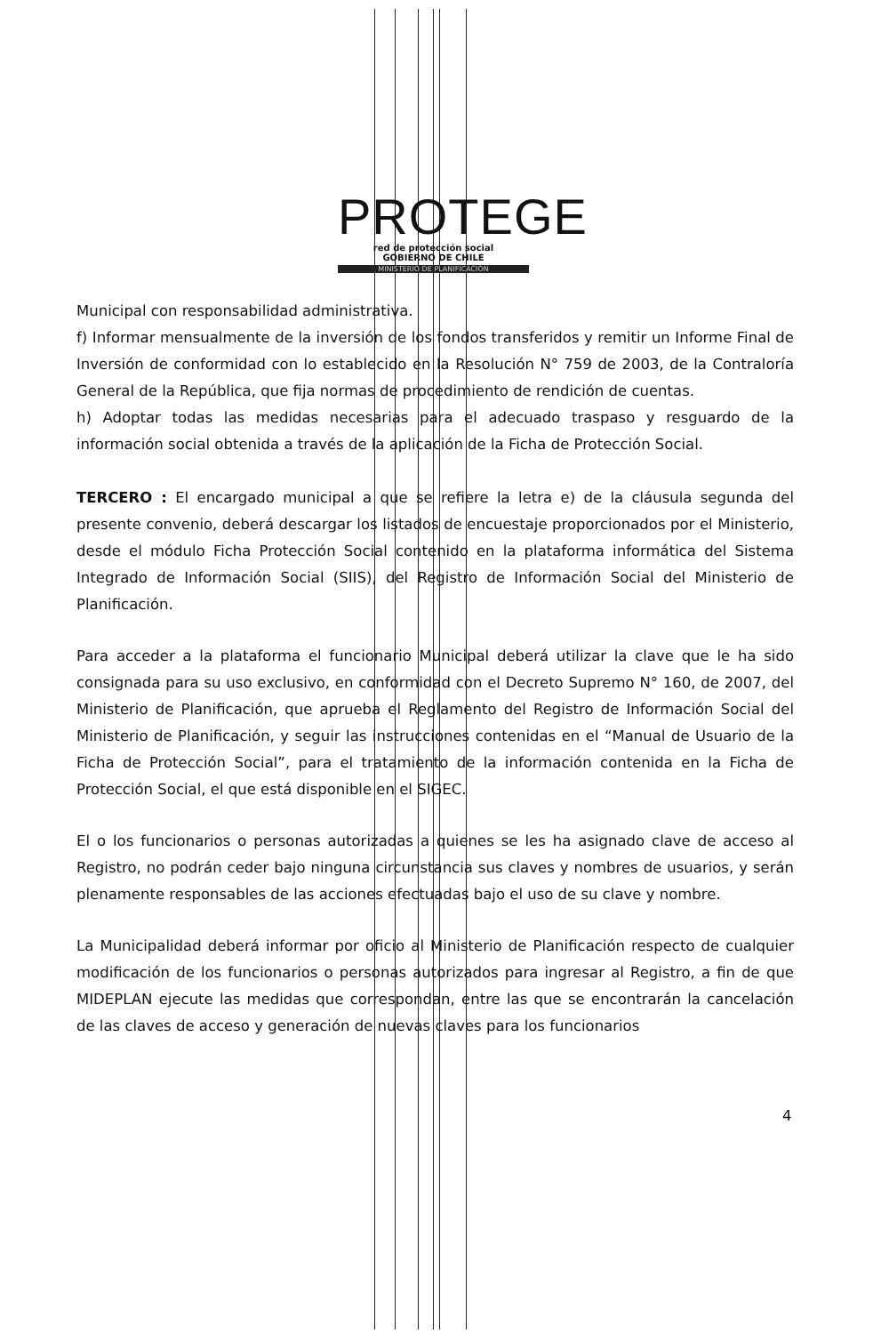PROTEGE
red de protección social
GOBIERNO DE CHILE
MINISTERIO DE PLANIFICACIÓN
Municipal con responsabilidad administrativa.
f) Informar mensualmente de la inversión de los fondos transferidos y remitir un Informe Final de Inversión de conformidad con lo establecido en la Resolución N° 759 de 2003, de la Contraloría General de la República, que fija normas de procedimiento de rendición de cuentas.
h) Adoptar todas las medidas necesarias para el adecuado traspaso y resguardo de la información social obtenida a través de la aplicación de la Ficha de Protección Social.
TERCERO : El encargado municipal a que se refiere la letra e) de la cláusula segunda del presente convenio, deberá descargar los listados de encuestaje proporcionados por el Ministerio, desde el módulo Ficha Protección Social contenido en la plataforma informática del Sistema Integrado de Información Social (SIIS), del Registro de Información Social del Ministerio de Planificación.
Para acceder a la plataforma el funcionario Municipal deberá utilizar la clave que le ha sido consignada para su uso exclusivo, en conformidad con el Decreto Supremo N° 160, de 2007, del Ministerio de Planificación, que aprueba el Reglamento del Registro de Información Social del Ministerio de Planificación, y seguir las instrucciones contenidas en el “Manual de Usuario de la Ficha de Protección Social”, para el tratamiento de la información contenida en la Ficha de Protección Social, el que está disponible en el SIGEC.
El o los funcionarios o personas autorizadas a quienes se les ha asignado clave de acceso al Registro, no podrán ceder bajo ninguna circunstancia sus claves y nombres de usuarios, y serán plenamente responsables de las acciones efectuadas bajo el uso de su clave y nombre.
La Municipalidad deberá informar por oficio al Ministerio de Planificación respecto de cualquier modificación de los funcionarios o personas autorizados para ingresar al Registro, a fin de que MIDEPLAN ejecute las medidas que correspondan, entre las que se encontrarán la cancelación de las claves de acceso y generación de nuevas claves para los funcionarios
4